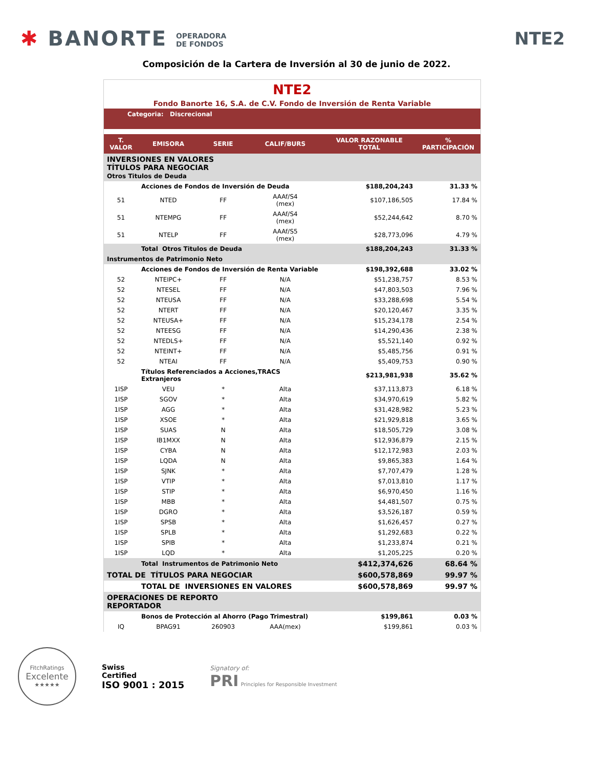✱ BANORTE OPERADORA
DE FONDOS
NTE2
Composición de la Cartera de Inversión al 30 de junio de 2022.
NTE2
Fondo Banorte 16, S.A. de C.V. Fondo de Inversión de Renta Variable
Categoria: Discrecional
| T. VALOR | EMISORA | SERIE | CALIF/BURS | VALOR RAZONABLE TOTAL | % PARTICIPACIÓN |
| --- | --- | --- | --- | --- | --- |
| INVERSIONES EN VALORES TÍTULOS PARA NEGOCIAR Otros Titulos de Deuda | | | | | |
| | Acciones de Fondos de Inversión de Deuda | | | $188,204,243 | 31.33 % |
| 51 | NTED | FF | AAAf/S4 (mex) | $107,186,505 | 17.84 % |
| 51 | NTEMPG | FF | AAAf/S4 (mex) | $52,244,642 | 8.70 % |
| 51 | NTELP | FF | AAAf/S5 (mex) | $28,773,096 | 4.79 % |
| | Total Otros Titulos de Deuda | | | $188,204,243 | 31.33 % |
| Instrumentos de Patrimonio Neto | | | | | |
| | Acciones de Fondos de Inversión de Renta Variable | | | $198,392,688 | 33.02 % |
| 52 | NTEIPC+ | FF | N/A | $51,238,757 | 8.53 % |
| 52 | NTESEL | FF | N/A | $47,803,503 | 7.96 % |
| 52 | NTEUSA | FF | N/A | $33,288,698 | 5.54 % |
| 52 | NTERT | FF | N/A | $20,120,467 | 3.35 % |
| 52 | NTEUSA+ | FF | N/A | $15,234,178 | 2.54 % |
| 52 | NTEESG | FF | N/A | $14,290,436 | 2.38 % |
| 52 | NTEDLS+ | FF | N/A | $5,521,140 | 0.92 % |
| 52 | NTEINT+ | FF | N/A | $5,485,756 | 0.91 % |
| 52 | NTEAI | FF | N/A | $5,409,753 | 0.90 % |
| | Títulos Referenciados a Acciones,TRACS Extranjeros | | | $213,981,938 | 35.62 % |
| 1ISP | VEU | * | Alta | $37,113,873 | 6.18 % |
| 1ISP | SGOV | * | Alta | $34,970,619 | 5.82 % |
| 1ISP | AGG | * | Alta | $31,428,982 | 5.23 % |
| 1ISP | XSOE | * | Alta | $21,929,818 | 3.65 % |
| 1ISP | SUAS | N | Alta | $18,505,729 | 3.08 % |
| 1ISP | IB1MXX | N | Alta | $12,936,879 | 2.15 % |
| 1ISP | CYBA | N | Alta | $12,172,983 | 2.03 % |
| 1ISP | LQDA | N | Alta | $9,865,383 | 1.64 % |
| 1ISP | SJNK | * | Alta | $7,707,479 | 1.28 % |
| 1ISP | VTIP | * | Alta | $7,013,810 | 1.17 % |
| 1ISP | STIP | * | Alta | $6,970,450 | 1.16 % |
| 1ISP | MBB | * | Alta | $4,481,507 | 0.75 % |
| 1ISP | DGRO | * | Alta | $3,526,187 | 0.59 % |
| 1ISP | SPSB | * | Alta | $1,626,457 | 0.27 % |
| 1ISP | SPLB | * | Alta | $1,292,683 | 0.22 % |
| 1ISP | SPIB | * | Alta | $1,233,874 | 0.21 % |
| 1ISP | LQD | * | Alta | $1,205,225 | 0.20 % |
| | Total Instrumentos de Patrimonio Neto | | | $412,374,626 | 68.64 % |
| TOTAL DE TÍTULOS PARA NEGOCIAR | | | | $600,578,869 | 99.97 % |
| | TOTAL DE INVERSIONES EN VALORES | | | $600,578,869 | 99.97 % |
| OPERACIONES DE REPORTO REPORTADOR | | | | | |
| | Bonos de Protección al Ahorro (Pago Trimestral) | | | $199,861 | 0.03 % |
| IQ | BPAG91 | 260903 | AAA(mex) | $199,861 | 0.03 % |
FitchRatings
Excelente
★★★★★
Swiss
Certified
ISO 9001 : 2015
Signatory of:
PRI Principles for Responsible Investment